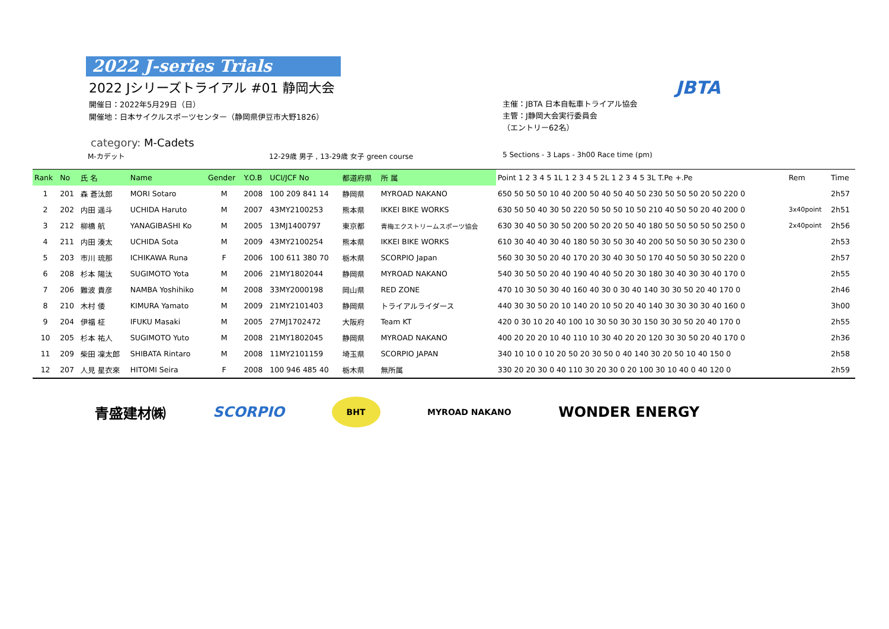2022 J-series Trials
2022 Jシリーズトライアル #01 静岡大会
開催日：2022年5月29日（日）
開催地：日本サイクルスポーツセンター（静岡県伊豆市大野1826）
主催：JBTA 日本自転車トライアル協会
主管：J静岡大会実行委員会
（エントリー62名）
JBTA
category: M-Cadets
M-カデット
12-29歳 男子 , 13-29歳 女子 green course
5 Sections - 3 Laps - 3h00 Race time (pm)
| Rank | No | 氏 名 | Name | Gender | Y.O.B | UCI/JCF No | 都道府県 | 所 属 | Point 1 2 3 4 5 1L 1 2 3 4 5 2L 1 2 3 4 5 3L T.Pe +.Pe | Rem | Time |
| --- | --- | --- | --- | --- | --- | --- | --- | --- | --- | --- | --- |
| 1 | 201 | 森 蒼汰郎 | MORI Sotaro | M | 2008 | 100 209 841 14 | 静岡県 | MYROAD NAKANO | 650 50 50 50 10 40 200 50 40 50 40 50 230 50 50 50 20 50 220 0 | | 2h57 |
| 2 | 202 | 内田 遥斗 | UCHIDA Haruto | M | 2007 | 43MY2100253 | 熊本県 | IKKEI BIKE WORKS | 630 50 50 40 30 50 220 50 50 50 10 50 210 40 50 50 20 40 200 0 | 3x40point | 2h51 |
| 3 | 212 | 柳橋 航 | YANAGIBASHI Ko | M | 2005 | 13MJ1400797 | 東京都 | 青梅エクストリームスポーツ協会 | 630 30 40 50 30 50 200 50 20 20 50 40 180 50 50 50 50 50 250 0 | 2x40point | 2h56 |
| 4 | 211 | 内田 湊太 | UCHIDA Sota | M | 2009 | 43MY2100254 | 熊本県 | IKKEI BIKE WORKS | 610 30 40 40 30 40 180 50 30 50 30 40 200 50 50 50 30 50 230 0 | | 2h53 |
| 5 | 203 | 市川 琉那 | ICHIKAWA Runa | F | 2006 | 100 611 380 70 | 栃木県 | SCORPIO Japan | 560 30 30 50 20 40 170 20 30 40 30 50 170 40 50 50 30 50 220 0 | | 2h57 |
| 6 | 208 | 杉本 陽汰 | SUGIMOTO Yota | M | 2006 | 21MY1802044 | 静岡県 | MYROAD NAKANO | 540 30 50 50 20 40 190 40 40 50 20 30 180 30 40 30 30 40 170 0 | | 2h55 |
| 7 | 206 | 難波 貴彦 | NAMBA Yoshihiko | M | 2008 | 33MY2000198 | 岡山県 | RED ZONE | 470 10 30 50 30 40 160 40 30 0 30 40 140 30 30 50 20 40 170 0 | | 2h46 |
| 8 | 210 | 木村 倭 | KIMURA Yamato | M | 2009 | 21MY2101403 | 静岡県 | トライアルライダース | 440 30 30 50 20 10 140 20 10 50 20 40 140 30 30 30 30 40 160 0 | | 3h00 |
| 9 | 204 | 伊福 柾 | IFUKU Masaki | M | 2005 | 27MJ1702472 | 大阪府 | Team KT | 420 0 30 10 20 40 100 10 30 50 30 30 150 30 30 50 20 40 170 0 | | 2h55 |
| 10 | 205 | 杉本 祐人 | SUGIMOTO Yuto | M | 2008 | 21MY1802045 | 静岡県 | MYROAD NAKANO | 400 20 20 20 10 40 110 10 30 40 20 20 120 30 30 50 20 40 170 0 | | 2h36 |
| 11 | 209 | 柴田 凜太郎 | SHIBATA Rintaro | M | 2008 | 11MY2101159 | 埼玉県 | SCORPIO JAPAN | 340 10 10 0 10 20 50 20 30 50 0 40 140 30 20 50 10 40 150 0 | | 2h58 |
| 12 | 207 | 人見 星衣來 | HITOMI Seira | F | 2008 | 100 946 485 40 | 栃木県 | 無所属 | 330 20 20 30 0 40 110 30 20 30 0 20 100 30 10 40 0 40 120 0 | | 2h59 |
青盛建材㈱ SCORPIO BHT MYROAD NAKANO WONDER ENERGY